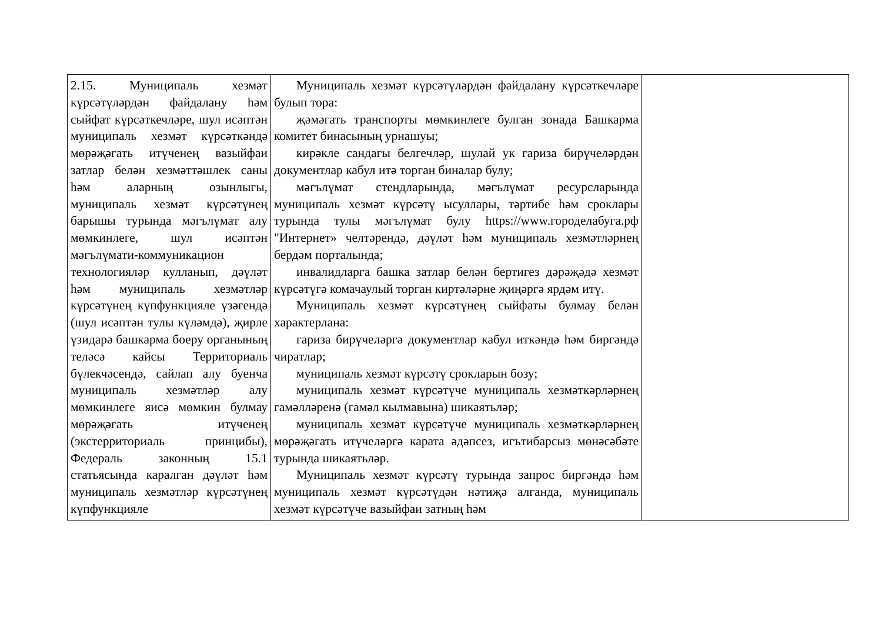| 2.15. Муниципаль хезмәт күрсәтүләрдән файдалану һәм сыйфат күрсәткечләре, шул исәптән муниципаль хезмәт күрсәткәндә мөрәҗәгать итүченең вазыйфаи затлар белән хезмәттәшлек саны һәм аларның озынлыгы, муниципаль хезмәт күрсәтүнең барышы турында мәгълүмат алу мөмкинлеге, шул исәптән мәгълүмати-коммуникацион технологияләр кулланып, дәүләт һәм муниципаль хезмәтләр күрсәтүнең күпфункцияле үзәгендә (шул исәптән тулы күләмдә), җирле үзидарә башкарма боеру органының теләсә кайсы Территориаль бүлекчәсендә, сайлап алу буенча муниципаль хезмәтләр алу мөмкинлеге яисә мөмкин булмау мөрәҗәгать итүченең (экстерриториаль принцибы), Федераль законның 15.1 статьясында каралган дәүләт һәм муниципаль хезмәтләр күрсәтүнең күпфункцияле | Муниципаль хезмәт күрсәтүләрдән файдалану күрсәткечләре булып тора: җәмәгать транспорты мөмкинлеге булган зонада Башкарма комитет бинасының урнашуы; кирәкле сандагы белгечләр, шулай ук гариза бирүчеләрдән документлар кабул итә торган биналар булу; мәгълүмат стендларында, мәгълүмат ресурсларында муниципаль хезмәт күрсәтү ысуллары, тәртибе һәм сроклары турында тулы мәгълүмат булу https://www.городелабуга.рф "Интернет» челтәрендә, дәүләт һәм муниципаль хезмәтләрнең бердәм порталында; инвалидларга башка затлар белән бертигез дәрәҗәдә хезмәт күрсәтүгә комачаулый торган киртәләрне җиңәргә ярдәм итү. Муниципаль хезмәт күрсәтүнең сыйфаты булмау белән характерлана: гариза бирүчеләргә документлар кабул иткәндә һәм биргәндә чиратлар; муниципаль хезмәт күрсәтү срокларын бозу; муниципаль хезмәт күрсәтүче муниципаль хезмәткәрләрнең гамәлләренә (гамәл кылмавына) шикаятьләр; муниципаль хезмәт күрсәтүче муниципаль хезмәткәрләрнең мөрәҗәгать итүчеләргә карата әдәпсез, игътибарсыз мөнәсәбәте турында шикаятьләр. Муниципаль хезмәт күрсәтү турында запрос биргәндә һәм муниципаль хезмәт күрсәтүдән нәтиҗә алганда, муниципаль хезмәт күрсәтүче вазыйфаи затның һәм | |